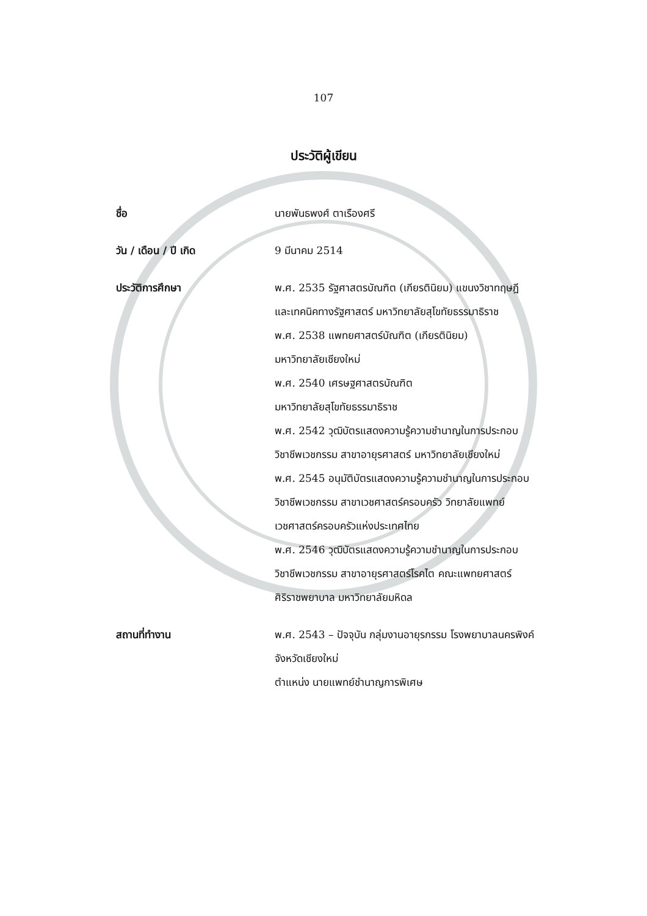107
ประวัติผู้เขียน
ชื่อ นายพันธพงศ์ ตาเรืองศรี
วัน / เดือน / ปี เกิด 9 มีนาคม 2514
ประวัติการศึกษา พ.ศ. 2535 รัฐศาสตรบัณฑิต (เกียรตินิยม) แขนงวิชาทฤษฎี
และเทคนิคทางรัฐศาสตร์ มหาวิทยาลัยสุโขทัยธรรมาธิราช
พ.ศ. 2538 แพทยศาสตร์บัณฑิต (เกียรตินิยม)
มหาวิทยาลัยเชียงใหม่
พ.ศ. 2540 เศรษฐศาสตรบัณฑิต
มหาวิทยาลัยสุโขทัยธรรมาธิราช
พ.ศ. 2542 วุฒิบัตรแสดงความรู้ความชำนาญในการประกอบ
วิชาชีพเวชกรรม สาขาอายุรศาสตร์ มหาวิทยาลัยเชียงใหม่
พ.ศ. 2545 อนุมัติบัตรแสดงความรู้ความชำนาญในการประกอบ
วิชาชีพเวชกรรม สาขาเวชศาสตร์ครอบครัว วิทยาลัยแพทย์
เวชศาสตร์ครอบครัวแห่งประเทศไทย
พ.ศ. 2546 วุฒิบัตรแสดงความรู้ความชำนาญในการประกอบ
วิชาชีพเวชกรรม สาขาอายุรศาสตร์โรคไต คณะแพทยศาสตร์
ศิริราชพยาบาล มหาวิทยาลัยมหิดล
สถานที่ทำงาน พ.ศ. 2543 – ปัจจุบัน กลุ่มงานอายุรกรรม โรงพยาบาลนครพิงค์
จังหวัดเชียงใหม่
ตำแหน่ง นายแพทย์ชำนาญการพิเศษ